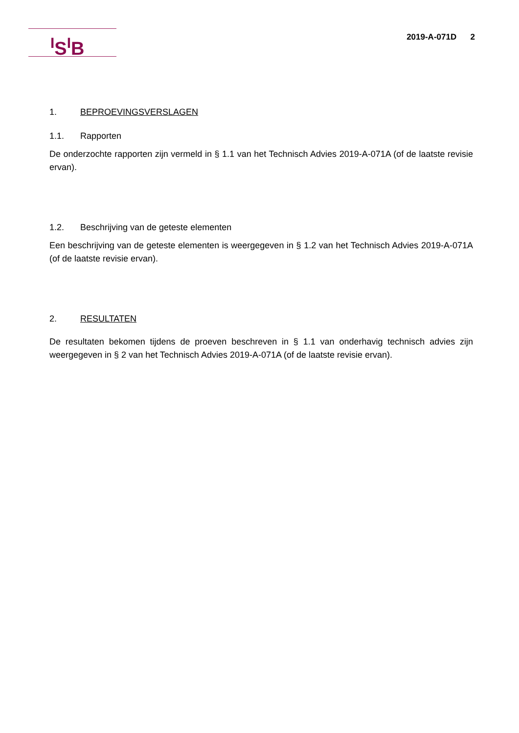<sup>I</sup>S<sup>I</sup>B
2019-A-071D 2
1. BEPROEVINGSVERSLAGEN
1.1. Rapporten
De onderzochte rapporten zijn vermeld in § 1.1 van het Technisch Advies 2019-A-071A (of de laatste revisie ervan).
1.2. Beschrijving van de geteste elementen
Een beschrijving van de geteste elementen is weergegeven in § 1.2 van het Technisch Advies 2019-A-071A (of de laatste revisie ervan).
2. RESULTATEN
De resultaten bekomen tijdens de proeven beschreven in § 1.1 van onderhavig technisch advies zijn weergegeven in § 2 van het Technisch Advies 2019-A-071A (of de laatste revisie ervan).